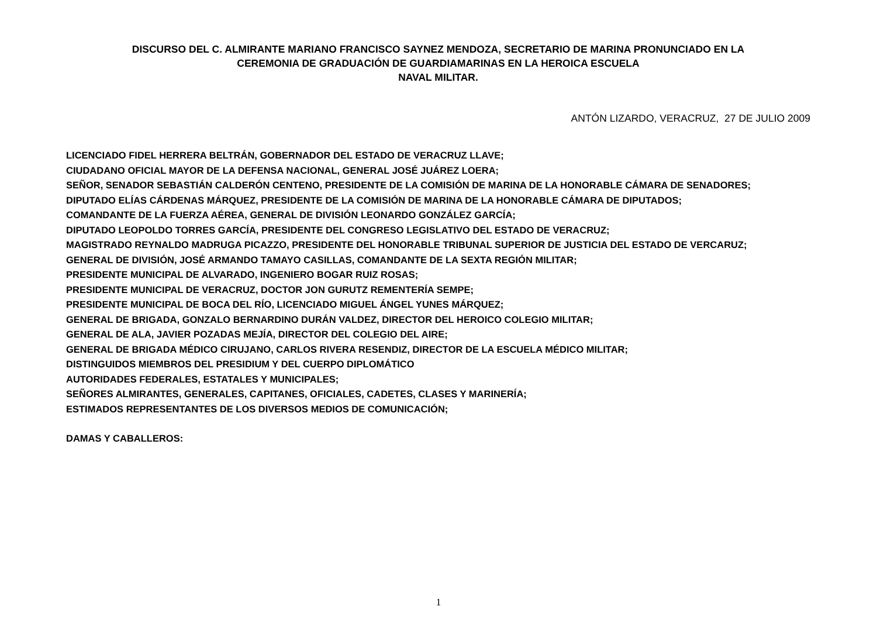DISCURSO DEL C. ALMIRANTE MARIANO FRANCISCO SAYNEZ MENDOZA, SECRETARIO DE MARINA PRONUNCIADO EN LA
CEREMONIA DE GRADUACIÓN DE GUARDIAMARINAS EN LA HEROICA ESCUELA
NAVAL MILITAR.
ANTÓN LIZARDO, VERACRUZ, 27 DE JULIO 2009
LICENCIADO FIDEL HERRERA BELTRÁN, GOBERNADOR DEL ESTADO DE VERACRUZ LLAVE;
CIUDADANO OFICIAL MAYOR DE LA DEFENSA NACIONAL, GENERAL JOSÉ JUÁREZ LOERA;
SEÑOR, SENADOR SEBASTIÁN CALDERÓN CENTENO, PRESIDENTE DE LA COMISIÓN DE MARINA DE LA HONORABLE CÁMARA DE SENADORES;
DIPUTADO ELÍAS CÁRDENAS MÁRQUEZ, PRESIDENTE DE LA COMISIÓN DE MARINA DE LA HONORABLE CÁMARA DE DIPUTADOS;
COMANDANTE DE LA FUERZA AÉREA, GENERAL DE DIVISIÓN LEONARDO GONZÁLEZ GARCÍA;
DIPUTADO LEOPOLDO TORRES GARCÍA, PRESIDENTE DEL CONGRESO LEGISLATIVO DEL ESTADO DE VERACRUZ;
MAGISTRADO REYNALDO MADRUGA PICAZZO, PRESIDENTE DEL HONORABLE TRIBUNAL SUPERIOR DE JUSTICIA DEL ESTADO DE VERCARUZ;
GENERAL DE DIVISIÓN, JOSÉ ARMANDO TAMAYO CASILLAS, COMANDANTE DE LA SEXTA REGIÓN MILITAR;
PRESIDENTE MUNICIPAL DE ALVARADO, INGENIERO BOGAR RUIZ ROSAS;
PRESIDENTE MUNICIPAL DE VERACRUZ, DOCTOR JON GURUTZ REMENTERÍA SEMPE;
PRESIDENTE MUNICIPAL DE BOCA DEL RÍO, LICENCIADO MIGUEL ÁNGEL YUNES MÁRQUEZ;
GENERAL DE BRIGADA, GONZALO BERNARDINO DURÁN VALDEZ, DIRECTOR DEL HEROICO COLEGIO MILITAR;
GENERAL DE ALA, JAVIER POZADAS MEJÍA, DIRECTOR DEL COLEGIO DEL AIRE;
GENERAL DE BRIGADA MÉDICO CIRUJANO, CARLOS RIVERA RESENDIZ, DIRECTOR DE LA ESCUELA MÉDICO MILITAR;
DISTINGUIDOS MIEMBROS DEL PRESIDIUM Y DEL CUERPO DIPLOMÁTICO
AUTORIDADES FEDERALES, ESTATALES Y MUNICIPALES;
SEÑORES ALMIRANTES, GENERALES, CAPITANES, OFICIALES, CADETES, CLASES Y MARINERÍA;
ESTIMADOS REPRESENTANTES DE LOS DIVERSOS MEDIOS DE COMUNICACIÓN;
DAMAS Y CABALLEROS:
1